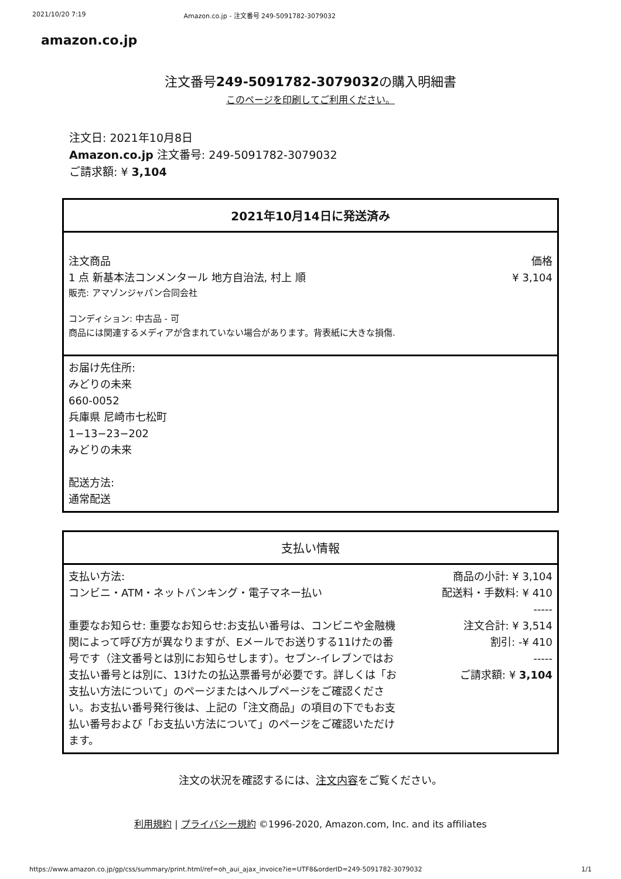2021/10/20 7:19 Amazon.co.jp - 注文番号 249-5091782-3079032
amazon.co.jp
注文番号249-5091782-3079032の購入明細書
このページを印刷してご利用ください。
注文日: 2021年10月8日
Amazon.co.jp 注文番号: 249-5091782-3079032
ご請求額: ¥ 3,104
2021年10月14日に発送済み
注文商品 価格
1 点 新基本法コンメンタール 地方自治法, 村上 順 ¥ 3,104
販売: アマゾンジャパン合同会社
コンディション: 中古品 - 可
商品には関連するメディアが含まれていない場合があります。背表紙に大きな損傷.
お届け先住所:
みどりの未来
660-0052
兵庫県 尼崎市七松町
1−13−23−202
みどりの未来
配送方法:
通常配送
支払い情報
支払い方法:
コンビニ・ATM・ネットバンキング・電子マネー払い
重要なお知らせ: 重要なお知らせ:お支払い番号は、コンビニや金融機関によって呼び方が異なりますが、Eメールでお送りする11けたの番号です（注文番号とは別にお知らせします）。セブン-イレブンではお支払い番号とは別に、13けたの払込票番号が必要です。詳しくは「お支払い方法について」のページまたはヘルプページをご確認ください。お支払い番号発行後は、上記の「注文商品」の項目の下でもお支払い番号および「お支払い方法について」のページをご確認いただけます。
商品の小計: ¥ 3,104
配送料・手数料: ¥ 410
-----
注文合計: ¥ 3,514
割引: -¥ 410
-----
ご請求額: ¥ 3,104
注文の状況を確認するには、注文内容をご覧ください。
利用規約 | プライバシー規約 ©1996-2020, Amazon.com, Inc. and its affiliates
https://www.amazon.co.jp/gp/css/summary/print.html/ref=oh_aui_ajax_invoice?ie=UTF8&orderID=249-5091782-3079032 1/1